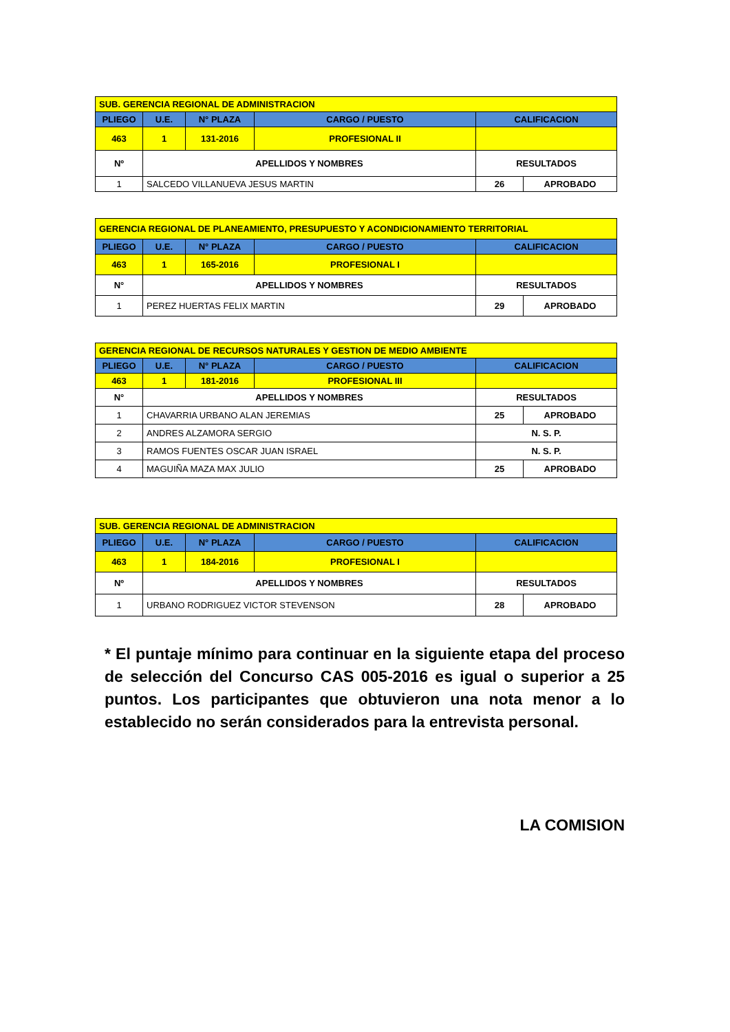| SUB. GERENCIA REGIONAL DE ADMINISTRACION | | | | | |
| PLIEGO | U.E. | N° PLAZA | CARGO / PUESTO | CALIFICACION | |
| 463 | 1 | 131-2016 | PROFESIONAL II | | |
| Nº | APELLIDOS Y NOMBRES | | | RESULTADOS | |
| 1 | SALCEDO VILLANUEVA JESUS MARTIN | | | 26 | APROBADO |
| GERENCIA REGIONAL DE PLANEAMIENTO, PRESUPUESTO Y ACONDICIONAMIENTO TERRITORIAL | | | | | |
| PLIEGO | U.E. | N° PLAZA | CARGO / PUESTO | CALIFICACION | |
| 463 | 1 | 165-2016 | PROFESIONAL I | | |
| N° | APELLIDOS Y NOMBRES | | | RESULTADOS | |
| 1 | PEREZ HUERTAS FELIX MARTIN | | | 29 | APROBADO |
| GERENCIA REGIONAL DE RECURSOS NATURALES Y GESTION DE MEDIO AMBIENTE | | | | | |
| PLIEGO | U.E. | N° PLAZA | CARGO / PUESTO | CALIFICACION | |
| 463 | 1 | 181-2016 | PROFESIONAL III | | |
| N° | APELLIDOS Y NOMBRES | | | RESULTADOS | |
| 1 | CHAVARRIA URBANO ALAN JEREMIAS | | | 25 | APROBADO |
| 2 | ANDRES ALZAMORA SERGIO | | | N. S. P. | |
| 3 | RAMOS FUENTES OSCAR JUAN ISRAEL | | | N. S. P. | |
| 4 | MAGUIÑA MAZA MAX JULIO | | | 25 | APROBADO |
| SUB. GERENCIA REGIONAL DE ADMINISTRACION | | | | | |
| PLIEGO | U.E. | N° PLAZA | CARGO / PUESTO | CALIFICACION | |
| 463 | 1 | 184-2016 | PROFESIONAL I | | |
| Nº | APELLIDOS Y NOMBRES | | | RESULTADOS | |
| 1 | URBANO RODRIGUEZ VICTOR STEVENSON | | | 28 | APROBADO |
* El puntaje mínimo para continuar en la siguiente etapa del proceso de selección del Concurso CAS 005-2016 es igual o superior a 25 puntos. Los participantes que obtuvieron una nota menor a lo establecido no serán considerados para la entrevista personal.
LA COMISION